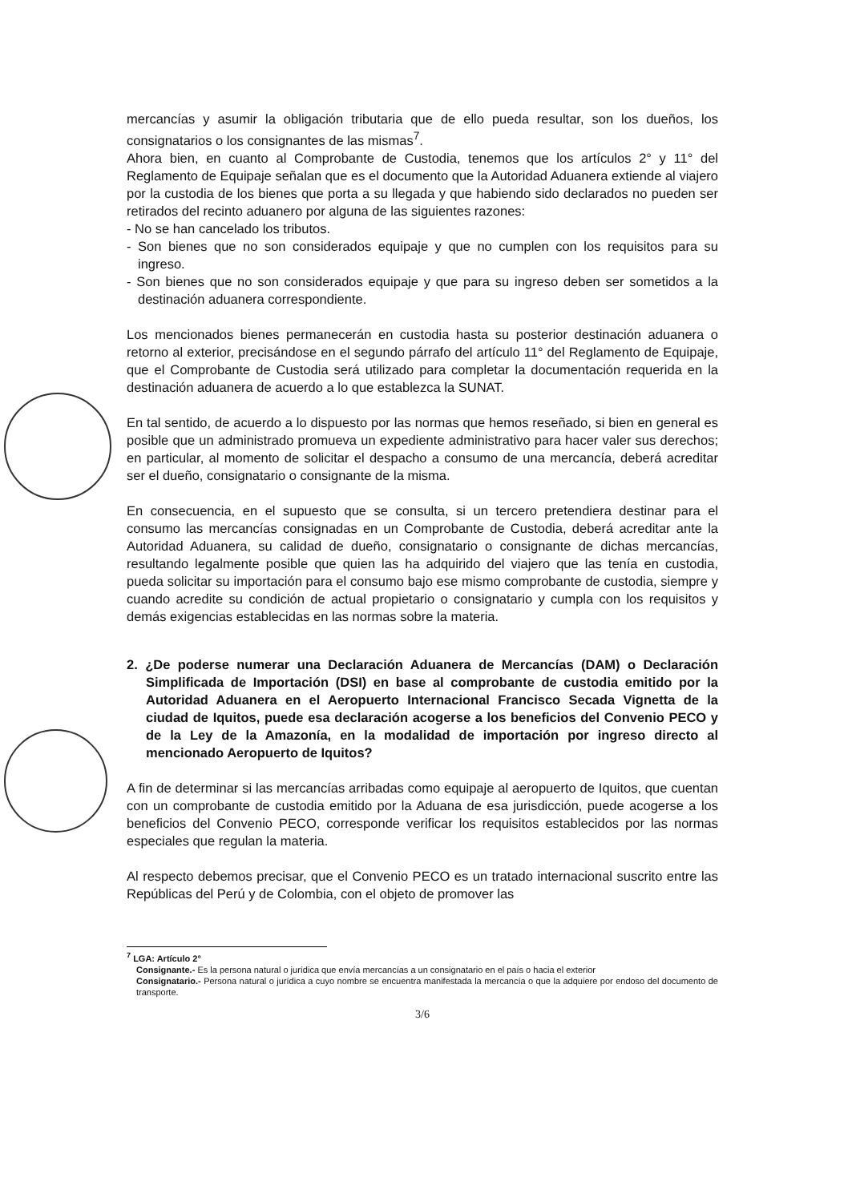mercancías y asumir la obligación tributaria que de ello pueda resultar, son los dueños, los consignatarios o los consignantes de las mismas<sup>7</sup>.
Ahora bien, en cuanto al Comprobante de Custodia, tenemos que los artículos 2° y 11° del Reglamento de Equipaje señalan que es el documento que la Autoridad Aduanera extiende al viajero por la custodia de los bienes que porta a su llegada y que habiendo sido declarados no pueden ser retirados del recinto aduanero por alguna de las siguientes razones:
- No se han cancelado los tributos.
- Son bienes que no son considerados equipaje y que no cumplen con los requisitos para su ingreso.
- Son bienes que no son considerados equipaje y que para su ingreso deben ser sometidos a la destinación aduanera correspondiente.
Los mencionados bienes permanecerán en custodia hasta su posterior destinación aduanera o retorno al exterior, precisándose en el segundo párrafo del artículo 11° del Reglamento de Equipaje, que el Comprobante de Custodia será utilizado para completar la documentación requerida en la destinación aduanera de acuerdo a lo que establezca la SUNAT.
En tal sentido, de acuerdo a lo dispuesto por las normas que hemos reseñado, si bien en general es posible que un administrado promueva un expediente administrativo para hacer valer sus derechos; en particular, al momento de solicitar el despacho a consumo de una mercancía, deberá acreditar ser el dueño, consignatario o consignante de la misma.
En consecuencia, en el supuesto que se consulta, si un tercero pretendiera destinar para el consumo las mercancías consignadas en un Comprobante de Custodia, deberá acreditar ante la Autoridad Aduanera, su calidad de dueño, consignatario o consignante de dichas mercancías, resultando legalmente posible que quien las ha adquirido del viajero que las tenía en custodia, pueda solicitar su importación para el consumo bajo ese mismo comprobante de custodia, siempre y cuando acredite su condición de actual propietario o consignatario y cumpla con los requisitos y demás exigencias establecidas en las normas sobre la materia.
2. ¿De poderse numerar una Declaración Aduanera de Mercancías (DAM) o Declaración Simplificada de Importación (DSI) en base al comprobante de custodia emitido por la Autoridad Aduanera en el Aeropuerto Internacional Francisco Secada Vignetta de la ciudad de Iquitos, puede esa declaración acogerse a los beneficios del Convenio PECO y de la Ley de la Amazonía, en la modalidad de importación por ingreso directo al mencionado Aeropuerto de Iquitos?
A fin de determinar si las mercancías arribadas como equipaje al aeropuerto de Iquitos, que cuentan con un comprobante de custodia emitido por la Aduana de esa jurisdicción, puede acogerse a los beneficios del Convenio PECO, corresponde verificar los requisitos establecidos por las normas especiales que regulan la materia.
Al respecto debemos precisar, que el Convenio PECO es un tratado internacional suscrito entre las Repúblicas del Perú y de Colombia, con el objeto de promover las
<sup>7</sup> LGA: Artículo 2°
Consignante.- Es la persona natural o jurídica que envía mercancías a un consignatario en el país o hacia el exterior
Consignatario.- Persona natural o jurídica a cuyo nombre se encuentra manifestada la mercancía o que la adquiere por endoso del documento de transporte.
3/6